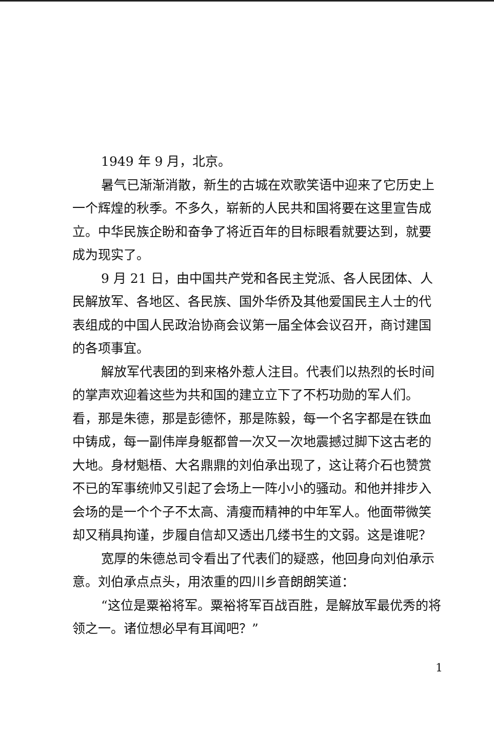1949 年 9 月，北京。
暑气已渐渐消散，新生的古城在欢歌笑语中迎来了它历史上一个辉煌的秋季。不多久，崭新的人民共和国将要在这里宣告成立。中华民族企盼和奋争了将近百年的目标眼看就要达到，就要成为现实了。
9 月 21 日，由中国共产党和各民主党派、各人民团体、人民解放军、各地区、各民族、国外华侨及其他爱国民主人士的代表组成的中国人民政治协商会议第一届全体会议召开，商讨建国的各项事宜。
解放军代表团的到来格外惹人注目。代表们以热烈的长时间的掌声欢迎着这些为共和国的建立立下了不朽功勋的军人们。看，那是朱德，那是彭德怀，那是陈毅，每一个名字都是在铁血中铸成，每一副伟岸身躯都曾一次又一次地震撼过脚下这古老的大地。身材魁梧、大名鼎鼎的刘伯承出现了，这让蒋介石也赞赏不已的军事统帅又引起了会场上一阵小小的骚动。和他并排步入会场的是一个个子不太高、清瘦而精神的中年军人。他面带微笑却又稍具拘谨，步履自信却又透出几缕书生的文弱。这是谁呢？
宽厚的朱德总司令看出了代表们的疑惑，他回身向刘伯承示意。刘伯承点点头，用浓重的四川乡音朗朗笑道：
“这位是粟裕将军。粟裕将军百战百胜，是解放军最优秀的将领之一。诸位想必早有耳闻吧？”
1